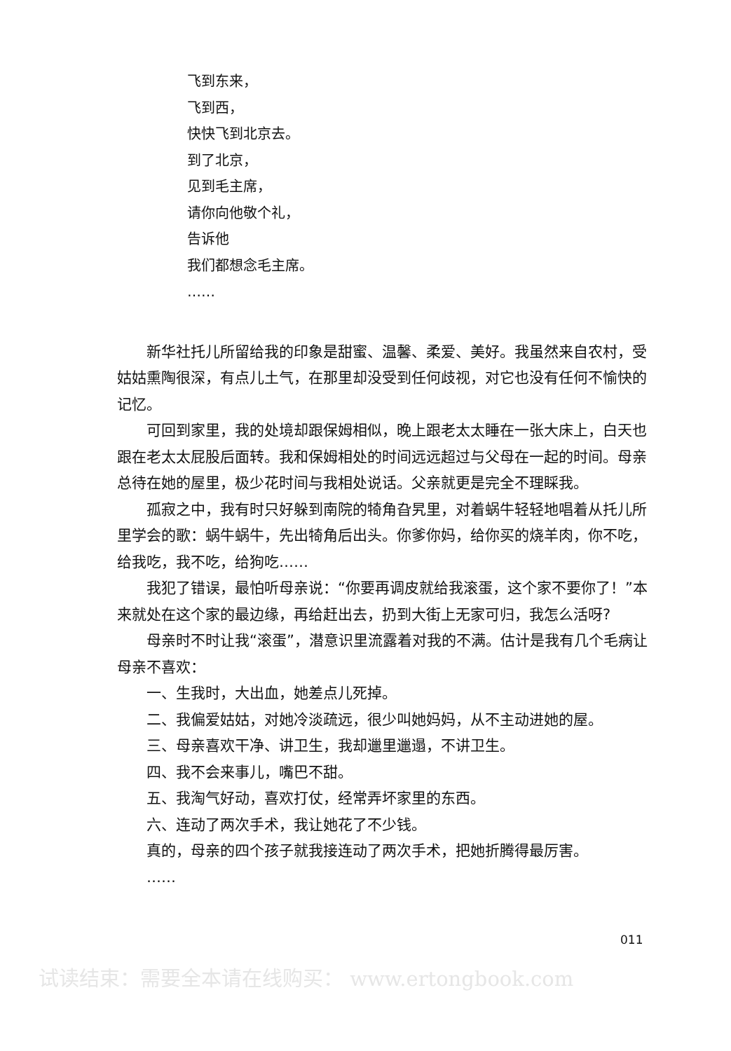飞到东来，
飞到西，
快快飞到北京去。
到了北京，
见到毛主席，
请你向他敬个礼，
告诉他
我们都想念毛主席。
……
新华社托儿所留给我的印象是甜蜜、温馨、柔爱、美好。我虽然来自农村，受姑姑熏陶很深，有点儿土气，在那里却没受到任何歧视，对它也没有任何不愉快的记忆。
可回到家里，我的处境却跟保姆相似，晚上跟老太太睡在一张大床上，白天也跟在老太太屁股后面转。我和保姆相处的时间远远超过与父母在一起的时间。母亲总待在她的屋里，极少花时间与我相处说话。父亲就更是完全不理睬我。
孤寂之中，我有时只好躲到南院的犄角旮旯里，对着蜗牛轻轻地唱着从托儿所里学会的歌：蜗牛蜗牛，先出犄角后出头。你爹你妈，给你买的烧羊肉，你不吃，给我吃，我不吃，给狗吃……
我犯了错误，最怕听母亲说：“你要再调皮就给我滚蛋，这个家不要你了！”本来就处在这个家的最边缘，再给赶出去，扔到大街上无家可归，我怎么活呀?
母亲时不时让我“滚蛋”，潜意识里流露着对我的不满。估计是我有几个毛病让母亲不喜欢：
一、生我时，大出血，她差点儿死掉。
二、我偏爱姑姑，对她冷淡疏远，很少叫她妈妈，从不主动进她的屋。
三、母亲喜欢干净、讲卫生，我却邋里邋遢，不讲卫生。
四、我不会来事儿，嘴巴不甜。
五、我淘气好动，喜欢打仗，经常弄坏家里的东西。
六、连动了两次手术，我让她花了不少钱。
真的，母亲的四个孩子就我接连动了两次手术，把她折腾得最厉害。
……
011
试读结束：需要全本请在线购买： www.ertongbook.com